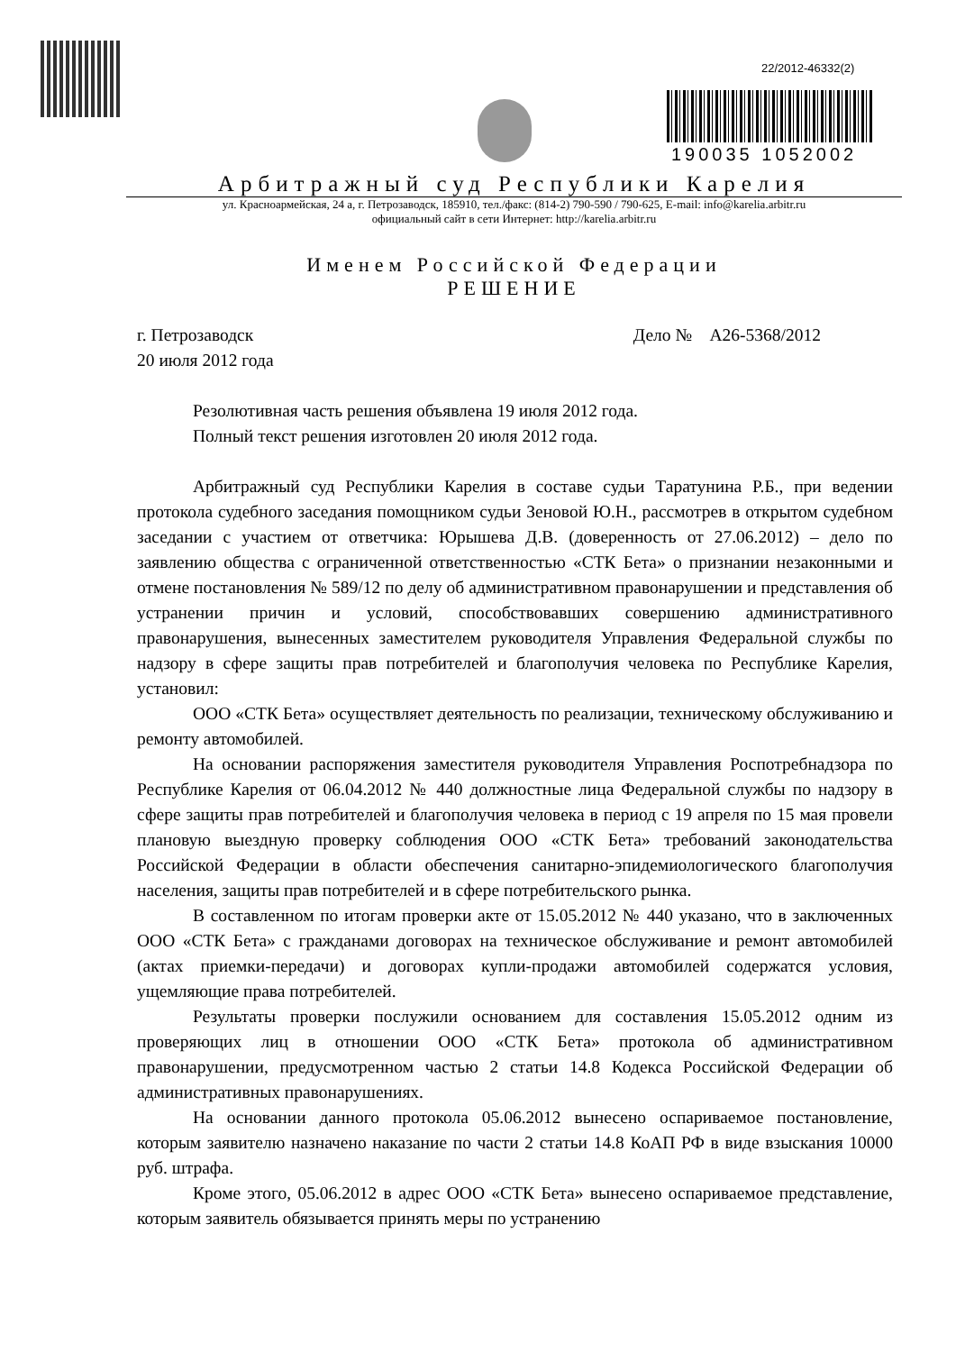22/2012-46332(2)
190035 1052002
Арбитражный суд Республики Карелия
ул. Красноармейская, 24 а, г. Петрозаводск, 185910, тел./факс: (814-2) 790-590 / 790-625, E-mail: info@karelia.arbitr.ru
официальный сайт в сети Интернет: http://karelia.arbitr.ru
Именем Российской Федерации
РЕШЕНИЕ
г. Петрозаводск Дело № А26-5368/2012
20 июля 2012 года
Резолютивная часть решения объявлена 19 июля 2012 года.
Полный текст решения изготовлен 20 июля 2012 года.
Арбитражный суд Республики Карелия в составе судьи Таратунина Р.Б., при ведении протокола судебного заседания помощником судьи Зеновой Ю.Н., рассмотрев в открытом судебном заседании с участием от ответчика: Юрышева Д.В. (доверенность от 27.06.2012) – дело по заявлению общества с ограниченной ответственностью «СТК Бета» о признании незаконными и отмене постановления № 589/12 по делу об административном правонарушении и представления об устранении причин и условий, способствовавших совершению административного правонарушения, вынесенных заместителем руководителя Управления Федеральной службы по надзору в сфере защиты прав потребителей и благополучия человека по Республике Карелия, установил:
ООО «СТК Бета» осуществляет деятельность по реализации, техническому обслуживанию и ремонту автомобилей.
На основании распоряжения заместителя руководителя Управления Роспотребнадзора по Республике Карелия от 06.04.2012 № 440 должностные лица Федеральной службы по надзору в сфере защиты прав потребителей и благополучия человека в период с 19 апреля по 15 мая провели плановую выездную проверку соблюдения ООО «СТК Бета» требований законодательства Российской Федерации в области обеспечения санитарно-эпидемиологического благополучия населения, защиты прав потребителей и в сфере потребительского рынка.
В составленном по итогам проверки акте от 15.05.2012 № 440 указано, что в заключенных ООО «СТК Бета» с гражданами договорах на техническое обслуживание и ремонт автомобилей (актах приемки-передачи) и договорах купли-продажи автомобилей содержатся условия, ущемляющие права потребителей.
Результаты проверки послужили основанием для составления 15.05.2012 одним из проверяющих лиц в отношении ООО «СТК Бета» протокола об административном правонарушении, предусмотренном частью 2 статьи 14.8 Кодекса Российской Федерации об административных правонарушениях.
На основании данного протокола 05.06.2012 вынесено оспариваемое постановление, которым заявителю назначено наказание по части 2 статьи 14.8 КоАП РФ в виде взыскания 10000 руб. штрафа.
Кроме этого, 05.06.2012 в адрес ООО «СТК Бета» вынесено оспариваемое представление, которым заявитель обязывается принять меры по устранению